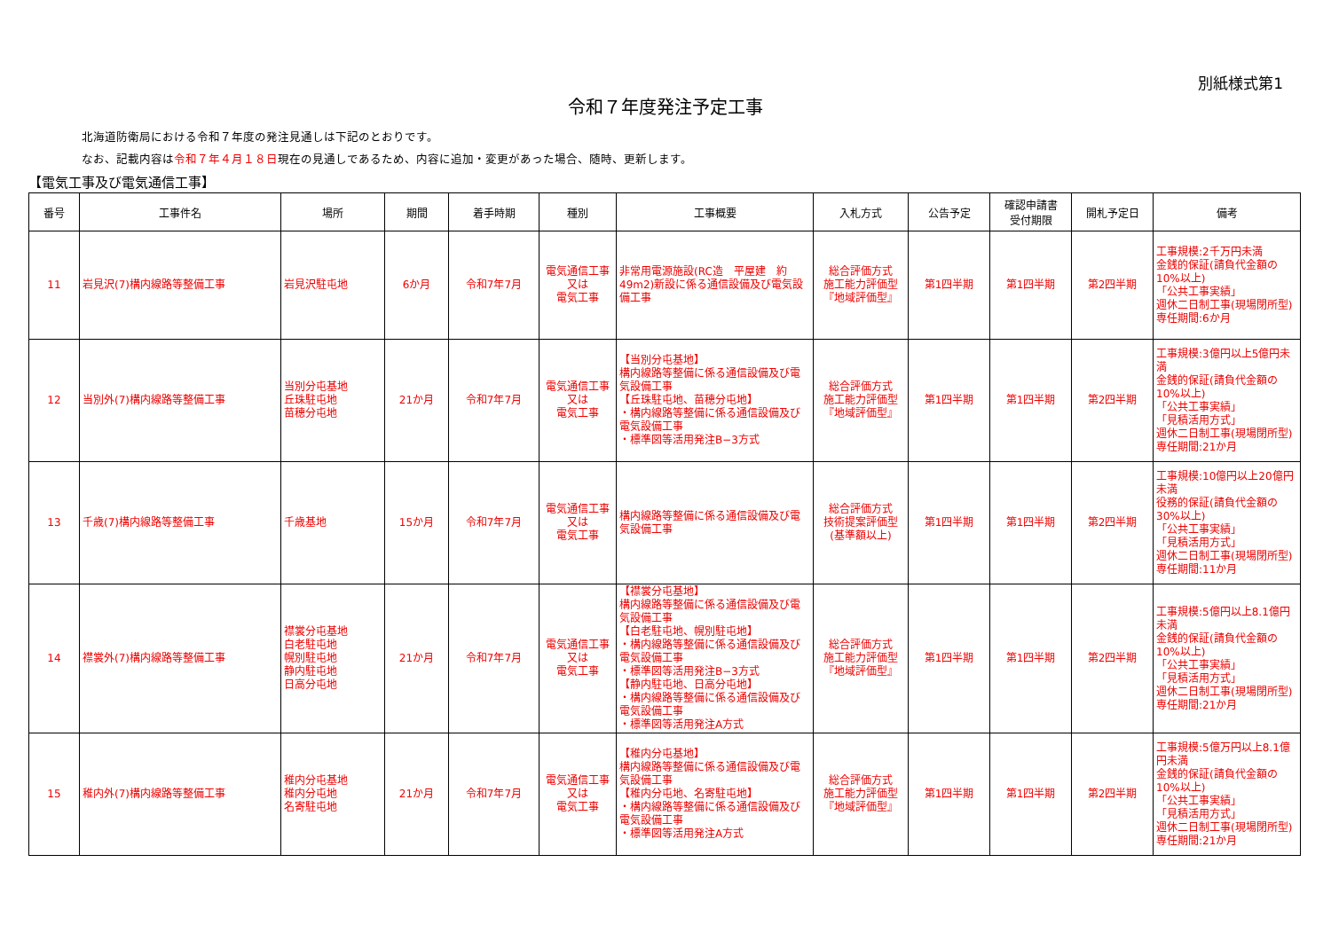別紙様式第1
令和７年度発注予定工事
北海道防衛局における令和７年度の発注見通しは下記のとおりです。
なお、記載内容は令和７年４月１８日現在の見通しであるため、内容に追加・変更があった場合、随時、更新します。
【電気工事及び電気通信工事】
| 番号 | 工事件名 | 場所 | 期間 | 着手時期 | 種別 | 工事概要 | 入札方式 | 公告予定 | 確認申請書 受付期限 | 開札予定日 | 備考 |
| --- | --- | --- | --- | --- | --- | --- | --- | --- | --- | --- | --- |
| 11 | 岩見沢(7)構内線路等整備工事 | 岩見沢駐屯地 | 6か月 | 令和7年7月 | 電気通信工事 又は 電気工事 | 非常用電源施設(RC造 平屋建 約49m2)新設に係る通信設備及び電気設備工事 | 総合評価方式 施工能力評価型 『地域評価型』 | 第1四半期 | 第1四半期 | 第2四半期 | 工事規模:2千万円未満 金銭的保証(請負代金額の10%以上) 「公共工事実績」 週休二日制工事(現場閉所型) 専任期間:6か月 |
| 12 | 当別外(7)構内線路等整備工事 | 当別分屯基地 丘珠駐屯地 苗穂分屯地 | 21か月 | 令和7年7月 | 電気通信工事 又は 電気工事 | 【当別分屯基地】 構内線路等整備に係る通信設備及び電気設備工事 【丘珠駐屯地、苗穂分屯地】 ・構内線路等整備に係る通信設備及び電気設備工事 ・標準図等活用発注B−3方式 | 総合評価方式 施工能力評価型 『地域評価型』 | 第1四半期 | 第1四半期 | 第2四半期 | 工事規模:3億円以上5億円未満 金銭的保証(請負代金額の10%以上) 「公共工事実績」 「見積活用方式」 週休二日制工事(現場閉所型) 専任期間:21か月 |
| 13 | 千歳(7)構内線路等整備工事 | 千歳基地 | 15か月 | 令和7年7月 | 電気通信工事 又は 電気工事 | 構内線路等整備に係る通信設備及び電気設備工事 | 総合評価方式 技術提案評価型 (基準額以上) | 第1四半期 | 第1四半期 | 第2四半期 | 工事規模:10億円以上20億円未満 役務的保証(請負代金額の30%以上) 「公共工事実績」 「見積活用方式」 週休二日制工事(現場閉所型) 専任期間:11か月 |
| 14 | 襟裳外(7)構内線路等整備工事 | 襟裳分屯基地 白老駐屯地 幌別駐屯地 静内駐屯地 日高分屯地 | 21か月 | 令和7年7月 | 電気通信工事 又は 電気工事 | 【襟裳分屯基地】 構内線路等整備に係る通信設備及び電気設備工事 【白老駐屯地、幌別駐屯地】 ・構内線路等整備に係る通信設備及び電気設備工事 ・標準図等活用発注B−3方式 【静内駐屯地、日高分屯地】 ・構内線路等整備に係る通信設備及び電気設備工事 ・標準図等活用発注A方式 | 総合評価方式 施工能力評価型 『地域評価型』 | 第1四半期 | 第1四半期 | 第2四半期 | 工事規模:5億円以上8.1億円未満 金銭的保証(請負代金額の10%以上) 「公共工事実績」 「見積活用方式」 週休二日制工事(現場閉所型) 専任期間:21か月 |
| 15 | 稚内外(7)構内線路等整備工事 | 稚内分屯基地 稚内分屯地 名寄駐屯地 | 21か月 | 令和7年7月 | 電気通信工事 又は 電気工事 | 【稚内分屯基地】 構内線路等整備に係る通信設備及び電気設備工事 【稚内分屯地、名寄駐屯地】 ・構内線路等整備に係る通信設備及び電気設備工事 ・標準図等活用発注A方式 | 総合評価方式 施工能力評価型 『地域評価型』 | 第1四半期 | 第1四半期 | 第2四半期 | 工事規模:5億万円以上8.1億円未満 金銭的保証(請負代金額の10%以上) 「公共工事実績」 「見積活用方式」 週休二日制工事(現場閉所型) 専任期間:21か月 |